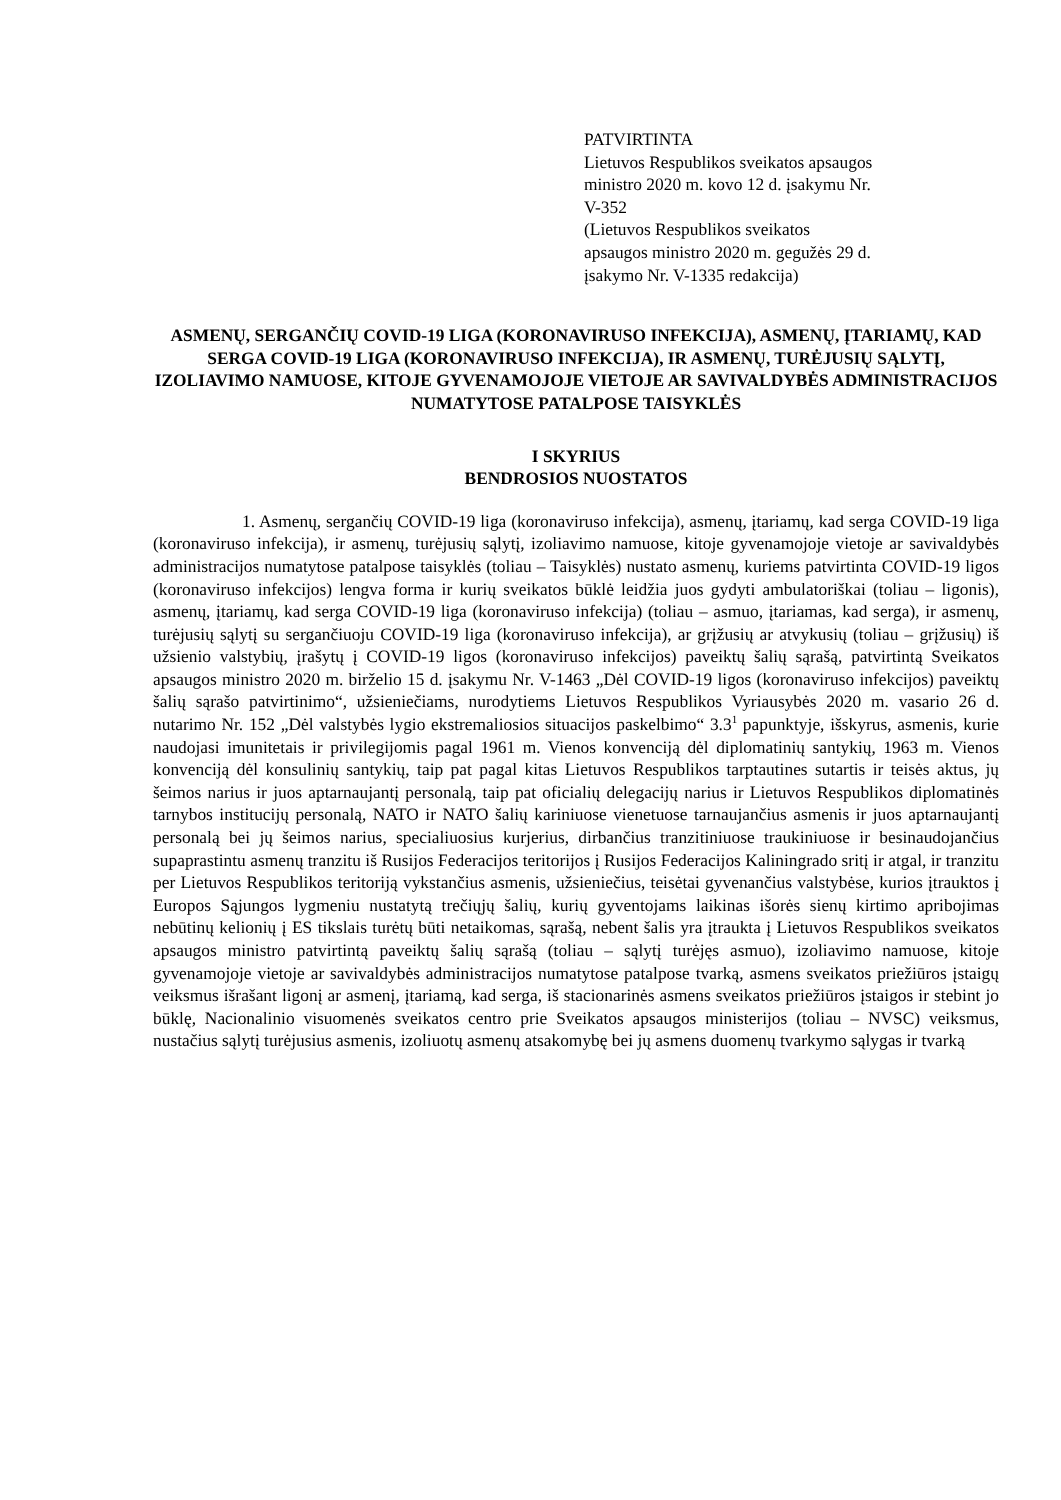PATVIRTINTA
Lietuvos Respublikos sveikatos apsaugos ministro 2020 m. kovo 12 d. įsakymu Nr. V-352
(Lietuvos Respublikos sveikatos apsaugos ministro 2020 m. gegužės 29 d. įsakymo Nr. V-1335 redakcija)
ASMENŲ, SERGANČIŲ COVID-19 LIGA (KORONAVIRUSO INFEKCIJA), ASMENŲ, ĮTARIAMŲ, KAD SERGA COVID-19 LIGA (KORONAVIRUSO INFEKCIJA), IR ASMENŲ, TURĖJUSIŲ SĄLYTĮ, IZOLIAVIMO NAMUOSE, KITOJE GYVENAMOJOJE VIETOJE AR SAVIVALDYBĖS ADMINISTRACIJOS NUMATYTOSE PATALPOSE TAISYKLĖS
I SKYRIUS
BENDROSIOS NUOSTATOS
1. Asmenų, sergančių COVID-19 liga (koronaviruso infekcija), asmenų, įtariamų, kad serga COVID-19 liga (koronaviruso infekcija), ir asmenų, turėjusių sąlytį, izoliavimo namuose, kitoje gyvenamojoje vietoje ar savivaldybės administracijos numatytose patalpose taisyklės (toliau – Taisyklės) nustato asmenų, kuriems patvirtinta COVID-19 ligos (koronaviruso infekcijos) lengva forma ir kurių sveikatos būklė leidžia juos gydyti ambulatoriškai (toliau – ligonis), asmenų, įtariamų, kad serga COVID-19 liga (koronaviruso infekcija) (toliau – asmuo, įtariamas, kad serga), ir asmenų, turėjusių sąlytį su sergančiuoju COVID-19 liga (koronaviruso infekcija), ar grįžusių ar atvykusių (toliau – grįžusių) iš užsienio valstybių, įrašytų į COVID-19 ligos (koronaviruso infekcijos) paveiktų šalių sąrašą, patvirtintą Sveikatos apsaugos ministro 2020 m. birželio 15 d. įsakymu Nr. V-1463 „Dėl COVID-19 ligos (koronaviruso infekcijos) paveiktų šalių sąrašo patvirtinimo“, užsieniečiams, nurodytiems Lietuvos Respublikos Vyriausybės 2020 m. vasario 26 d. nutarimo Nr. 152 „Dėl valstybės lygio ekstremaliosios situacijos paskelbimo“ 3.3<sup>1</sup> papunktyje, išskyrus, asmenis, kurie naudojasi imunitetais ir privilegijomis pagal 1961 m. Vienos konvenciją dėl diplomatinių santykių, 1963 m. Vienos konvenciją dėl konsulinių santykių, taip pat pagal kitas Lietuvos Respublikos tarptautines sutartis ir teisės aktus, jų šeimos narius ir juos aptarnaujantį personalą, taip pat oficialių delegacijų narius ir Lietuvos Respublikos diplomatinės tarnybos institucijų personalą, NATO ir NATO šalių kariniuose vienetuose tarnaujančius asmenis ir juos aptarnaujantį personalą bei jų šeimos narius, specialiuosius kurjerius, dirbančius tranzitiniuose traukiniuose ir besinaudojančius supaprastintu asmenų tranzitu iš Rusijos Federacijos teritorijos į Rusijos Federacijos Kaliningrado sritį ir atgal, ir tranzitu per Lietuvos Respublikos teritoriją vykstančius asmenis, užsieniečius, teisėtai gyvenančius valstybėse, kurios įtrauktos į Europos Sąjungos lygmeniu nustatytą trečiųjų šalių, kurių gyventojams laikinas išorės sienų kirtimo apribojimas nebūtinų kelionių į ES tikslais turėtų būti netaikomas, sąrašą, nebent šalis yra įtraukta į Lietuvos Respublikos sveikatos apsaugos ministro patvirtintą paveiktų šalių sąrašą (toliau – sąlytį turėjęs asmuo), izoliavimo namuose, kitoje gyvenamojoje vietoje ar savivaldybės administracijos numatytose patalpose tvarką, asmens sveikatos priežiūros įstaigų veiksmus išrašant ligonį ar asmenį, įtariamą, kad serga, iš stacionarinės asmens sveikatos priežiūros įstaigos ir stebint jo būklę, Nacionalinio visuomenės sveikatos centro prie Sveikatos apsaugos ministerijos (toliau – NVSC) veiksmus, nustačius sąlytį turėjusius asmenis, izoliuotų asmenų atsakomybę bei jų asmens duomenų tvarkymo sąlygas ir tvarką